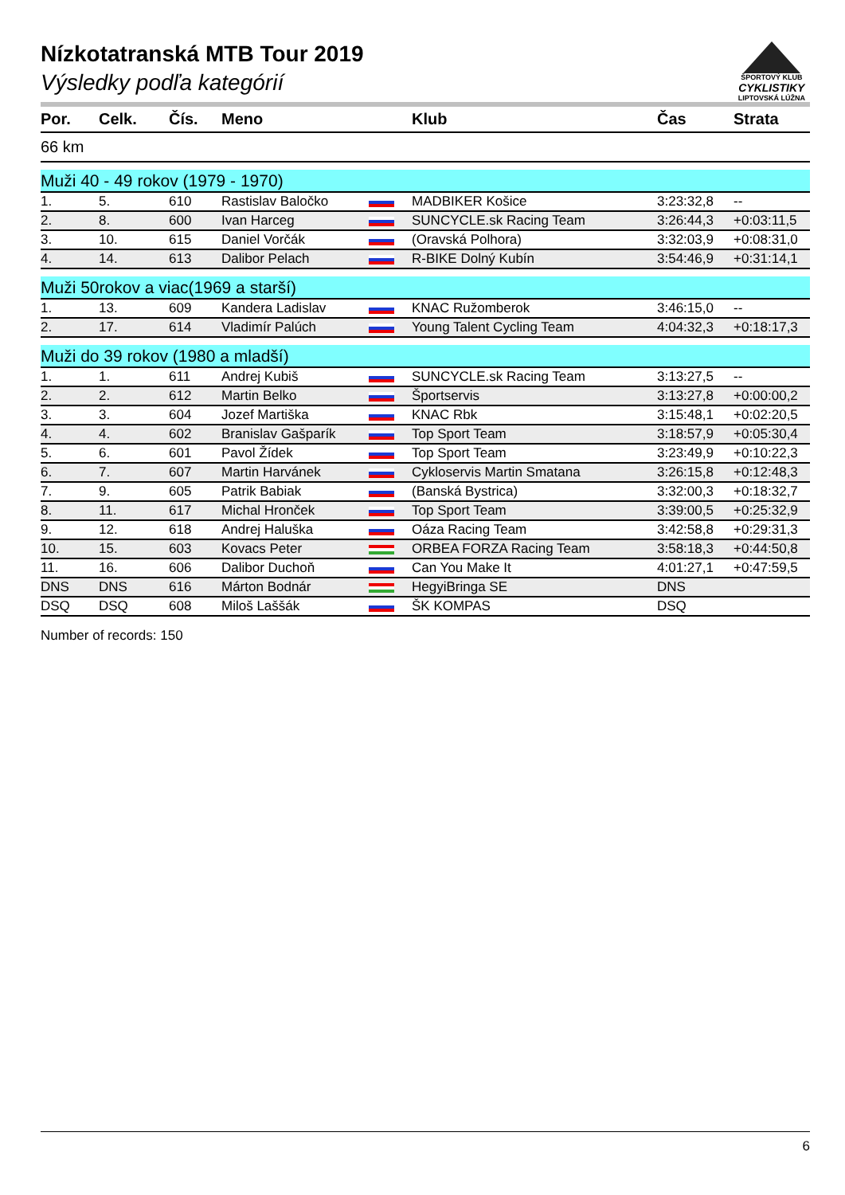ŠPORTOVÝ KLUB
CYKLISTIKY
LIPTOVSKÁ LÚŽNA
Nízkotatranská MTB Tour 2019
Výsledky podľa kategórií
| Por. | Celk. | Čís. | Meno | | Klub | Čas | Strata |
| --- | --- | --- | --- | --- | --- | --- | --- |
| 66 km | | | | | | | |
| Muži 40 - 49 rokov (1979 - 1970) | | | | | | | |
| 1. | 5. | 610 | Rastislav Baločko | | MADBIKER Košice | 3:23:32,8 | -- |
| 2. | 8. | 600 | Ivan Harceg | | SUNCYCLE.sk Racing Team | 3:26:44,3 | +0:03:11,5 |
| 3. | 10. | 615 | Daniel Vorčák | | (Oravská Polhora) | 3:32:03,9 | +0:08:31,0 |
| 4. | 14. | 613 | Dalibor Pelach | | R-BIKE Dolný Kubín | 3:54:46,9 | +0:31:14,1 |
| Muži 50rokov a viac(1969 a starší) | | | | | | | |
| 1. | 13. | 609 | Kandera Ladislav | | KNAC Ružomberok | 3:46:15,0 | -- |
| 2. | 17. | 614 | Vladimír Palúch | | Young Talent Cycling Team | 4:04:32,3 | +0:18:17,3 |
| Muži do 39 rokov (1980 a mladší) | | | | | | | |
| 1. | 1. | 611 | Andrej Kubiš | | SUNCYCLE.sk Racing Team | 3:13:27,5 | -- |
| 2. | 2. | 612 | Martin Belko | | Športservis | 3:13:27,8 | +0:00:00,2 |
| 3. | 3. | 604 | Jozef Martiška | | KNAC Rbk | 3:15:48,1 | +0:02:20,5 |
| 4. | 4. | 602 | Branislav Gašparík | | Top Sport Team | 3:18:57,9 | +0:05:30,4 |
| 5. | 6. | 601 | Pavol Žídek | | Top Sport Team | 3:23:49,9 | +0:10:22,3 |
| 6. | 7. | 607 | Martin Harvánek | | Cykloservis Martin Smatana | 3:26:15,8 | +0:12:48,3 |
| 7. | 9. | 605 | Patrik Babiak | | (Banská Bystrica) | 3:32:00,3 | +0:18:32,7 |
| 8. | 11. | 617 | Michal Hronček | | Top Sport Team | 3:39:00,5 | +0:25:32,9 |
| 9. | 12. | 618 | Andrej Haluška | | Oáza Racing Team | 3:42:58,8 | +0:29:31,3 |
| 10. | 15. | 603 | Kovacs Peter | | ORBEA FORZA Racing Team | 3:58:18,3 | +0:44:50,8 |
| 11. | 16. | 606 | Dalibor Duchoň | | Can You Make It | 4:01:27,1 | +0:47:59,5 |
| DNS | DNS | 616 | Márton Bodnár | | HegyiBringa SE | DNS | |
| DSQ | DSQ | 608 | Miloš Laššák | | ŠK KOMPAS | DSQ | |
Number of records: 150
6